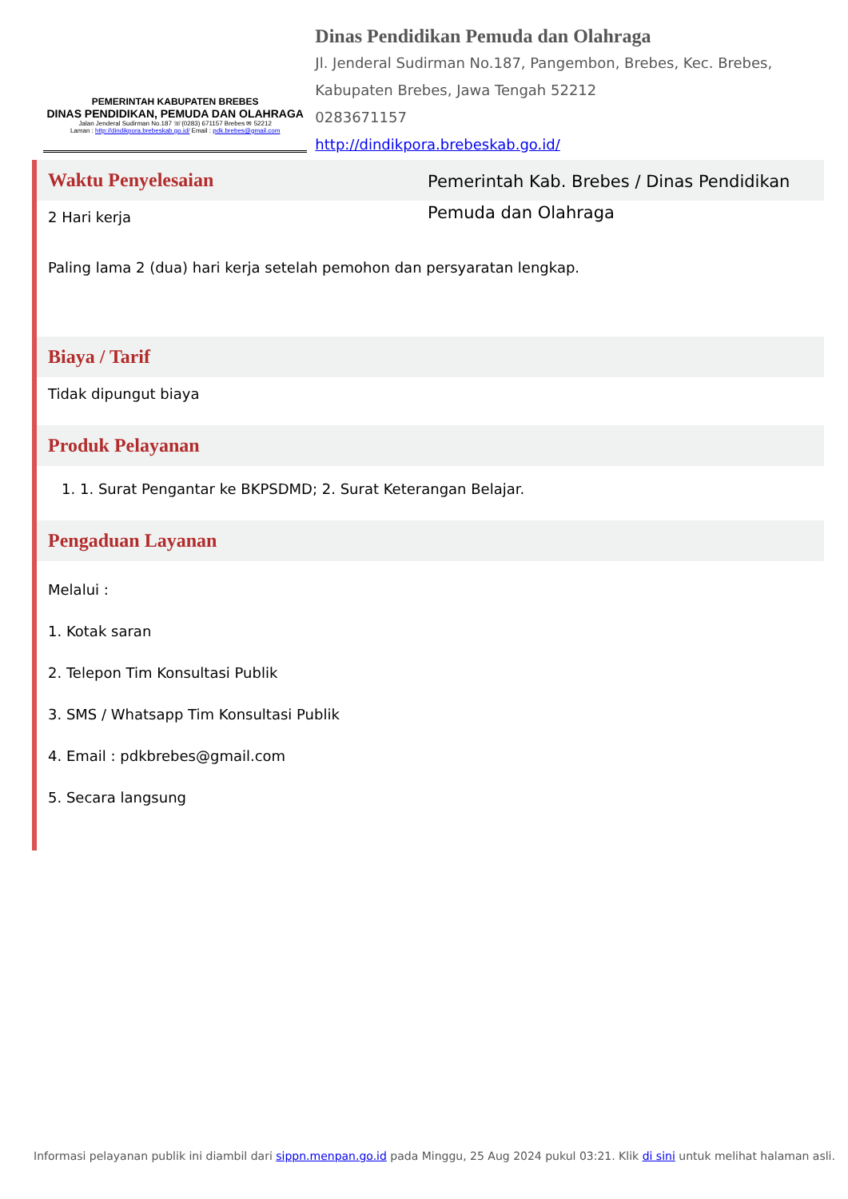PEMERINTAH KABUPATEN BREBES
DINAS PENDIDIKAN, PEMUDA DAN OLAHRAGA
Jalan Jenderal Sudirman No.187 ☏(0283) 671157 Brebes ✉ 52212
Laman : http://dindikpora.brebeskab.go.id/ Email : pdk.brebes@gmail.com
Dinas Pendidikan Pemuda dan Olahraga
Jl. Jenderal Sudirman No.187, Pangembon, Brebes, Kec. Brebes, Kabupaten Brebes, Jawa Tengah 52212
0283671157
http://dindikpora.brebeskab.go.id/
Waktu Penyelesaian
2 Hari kerja
Paling lama 2 (dua) hari kerja setelah pemohon dan persyaratan lengkap.
Biaya / Tarif
Tidak dipungut biaya
Produk Pelayanan
1. 1. Surat Pengantar ke BKPSDMD; 2. Surat Keterangan Belajar.
Pengaduan Layanan
Melalui :
1. Kotak saran
2. Telepon Tim Konsultasi Publik
3. SMS / Whatsapp Tim Konsultasi Publik
4. Email : pdkbrebes@gmail.com
5. Secara langsung
Pemerintah Kab. Brebes / Dinas Pendidikan Pemuda dan Olahraga
Informasi pelayanan publik ini diambil dari sippn.menpan.go.id pada Minggu, 25 Aug 2024 pukul 03:21. Klik di sini untuk melihat halaman asli.